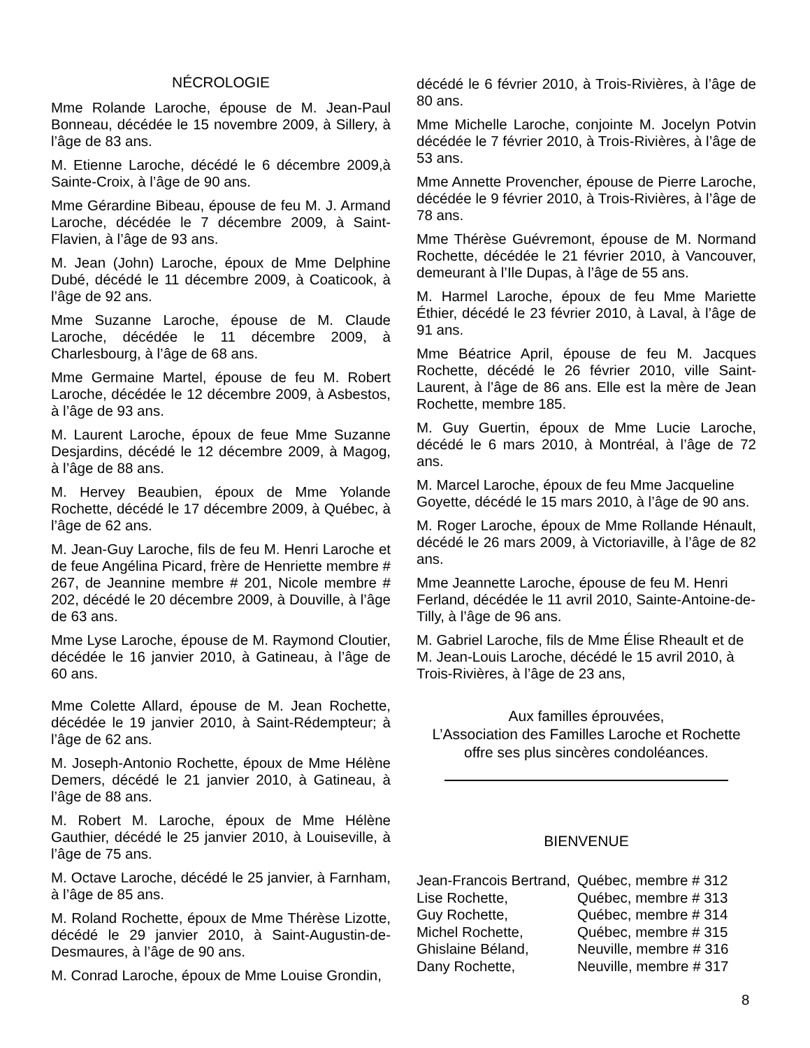NÉCROLOGIE
Mme Rolande Laroche, épouse de M. Jean-Paul Bonneau, décédée le 15 novembre 2009, à Sillery, à l’âge de 83 ans.
M. Etienne Laroche, décédé le 6 décembre 2009,à Sainte-Croix, à l’âge de 90 ans.
Mme Gérardine Bibeau, épouse de feu M. J. Armand Laroche, décédée le 7 décembre 2009, à Saint-Flavien, à l’âge de 93 ans.
M. Jean (John) Laroche, époux de Mme Delphine Dubé, décédé le 11 décembre 2009, à Coaticook, à l’âge de 92 ans.
Mme Suzanne Laroche, épouse de M. Claude Laroche, décédée le 11 décembre 2009, à Charlesbourg, à l’âge de 68 ans.
Mme Germaine Martel, épouse de feu M. Robert Laroche, décédée le 12 décembre 2009, à Asbestos, à l’âge de 93 ans.
M. Laurent Laroche, époux de feue Mme Suzanne Desjardins, décédé le 12 décembre 2009, à Magog, à l’âge de 88 ans.
M. Hervey Beaubien, époux de Mme Yolande Rochette, décédé le 17 décembre 2009, à Québec, à l’âge de 62 ans.
M. Jean-Guy Laroche, fils de feu M. Henri Laroche et de feue Angélina Picard, frère de Henriette membre # 267, de Jeannine membre # 201, Nicole membre # 202, décédé le 20 décembre 2009, à Douville, à l’âge de 63 ans.
Mme Lyse Laroche, épouse de M. Raymond Cloutier, décédée le 16 janvier 2010, à Gatineau, à l’âge de 60 ans.
Mme Colette Allard, épouse de M. Jean Rochette, décédée le 19 janvier 2010, à Saint-Rédempteur; à l’âge de 62 ans.
M. Joseph-Antonio Rochette, époux de Mme Hélène Demers, décédé le 21 janvier 2010, à Gatineau, à l’âge de 88 ans.
M. Robert M. Laroche, époux de Mme Hélène Gauthier, décédé le 25 janvier 2010, à Louiseville, à l’âge de 75 ans.
M. Octave Laroche, décédé le 25 janvier, à Farnham, à l’âge de 85 ans.
M. Roland Rochette, époux de Mme Thérèse Lizotte, décédé le 29 janvier 2010, à Saint-Augustin-de-Desmaures, à l’âge de 90 ans.
M. Conrad Laroche, époux de Mme Louise Grondin,
décédé le 6 février 2010, à Trois-Rivières, à l’âge de 80 ans.
Mme Michelle Laroche, conjointe M. Jocelyn Potvin décédée le 7 février 2010, à Trois-Rivières, à l’âge de 53 ans.
Mme Annette Provencher, épouse de Pierre Laroche, décédée le 9 février 2010, à Trois-Rivières, à l’âge de 78 ans.
Mme Thérèse Guévremont, épouse de M. Normand Rochette, décédée le 21 février 2010, à Vancouver, demeurant à l’Ile Dupas, à l’âge de 55 ans.
M. Harmel Laroche, époux de feu Mme Mariette Éthier, décédé le 23 février 2010, à Laval, à l’âge de 91 ans.
Mme Béatrice April, épouse de feu M. Jacques Rochette, décédé le 26 février 2010, ville Saint-Laurent, à l’âge de 86 ans. Elle est la mère de Jean Rochette, membre 185.
M. Guy Guertin, époux de Mme Lucie Laroche, décédé le 6 mars 2010, à Montréal, à l’âge de 72 ans.
M. Marcel Laroche, époux de feu Mme Jacqueline Goyette, décédé le 15 mars 2010, à l’âge de 90 ans.
M. Roger Laroche, époux de Mme Rollande Hénault, décédé le 26 mars 2009, à Victoriaville, à l’âge de 82 ans.
Mme Jeannette Laroche, épouse de feu M. Henri Ferland, décédée le 11 avril 2010, Sainte-Antoine-de-Tilly, à l’âge de 96 ans.
M. Gabriel Laroche, fils de Mme Élise Rheault et de M. Jean-Louis Laroche, décédé le 15 avril 2010, à Trois-Rivières, à l’âge de 23 ans,
Aux familles éprouvées,
L’Association des Familles Laroche et Rochette offre ses plus sincères condoléances.
BIENVENUE
| Jean-Francois Bertrand, | Québec, membre # 312 |
| Lise Rochette, | Québec, membre # 313 |
| Guy Rochette, | Québec, membre # 314 |
| Michel Rochette, | Québec, membre # 315 |
| Ghislaine Béland, | Neuville, membre # 316 |
| Dany Rochette, | Neuville, membre # 317 |
8